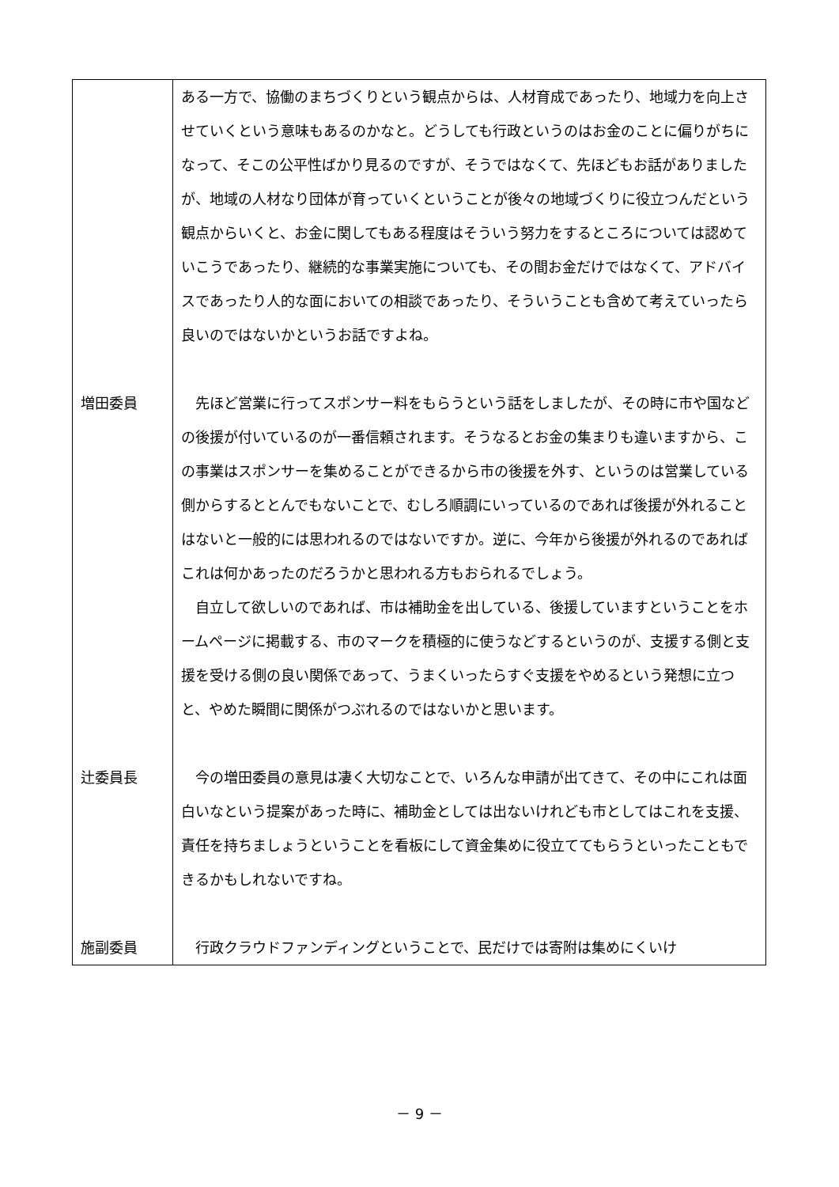| | ある一方で、協働のまちづくりという観点からは、人材育成であったり、地域力を向上させていくという意味もあるのかなと。どうしても行政というのはお金のことに偏りがちになって、そこの公平性ばかり見るのですが、そうではなくて、先ほどもお話がありましたが、地域の人材なり団体が育っていくということが後々の地域づくりに役立つんだという観点からいくと、お金に関してもある程度はそういう努力をするところについては認めていこうであったり、継続的な事業実施についても、その間お金だけではなくて、アドバイスであったり人的な面においての相談であったり、そういうことも含めて考えていったら良いのではないかというお話ですよね。 |
| 増田委員 | 先ほど営業に行ってスポンサー料をもらうという話をしましたが、その時に市や国などの後援が付いているのが一番信頼されます。そうなるとお金の集まりも違いますから、この事業はスポンサーを集めることができるから市の後援を外す、というのは営業している側からするととんでもないことで、むしろ順調にいっているのであれば後援が外れることはないと一般的には思われるのではないですか。逆に、今年から後援が外れるのであればこれは何かあったのだろうかと思われる方もおられるでしょう。 自立して欲しいのであれば、市は補助金を出している、後援していますということをホームページに掲載する、市のマークを積極的に使うなどするというのが、支援する側と支援を受ける側の良い関係であって、うまくいったらすぐ支援をやめるという発想に立つと、やめた瞬間に関係がつぶれるのではないかと思います。 |
| 辻委員長 | 今の増田委員の意見は凄く大切なことで、いろんな申請が出てきて、その中にこれは面白いなという提案があった時に、補助金としては出ないけれども市としてはこれを支援、責任を持ちましょうということを看板にして資金集めに役立ててもらうといったこともできるかもしれないですね。 |
| 施副委員 | 行政クラウドファンディングということで、民だけでは寄附は集めにくいけ |
－ 9 －